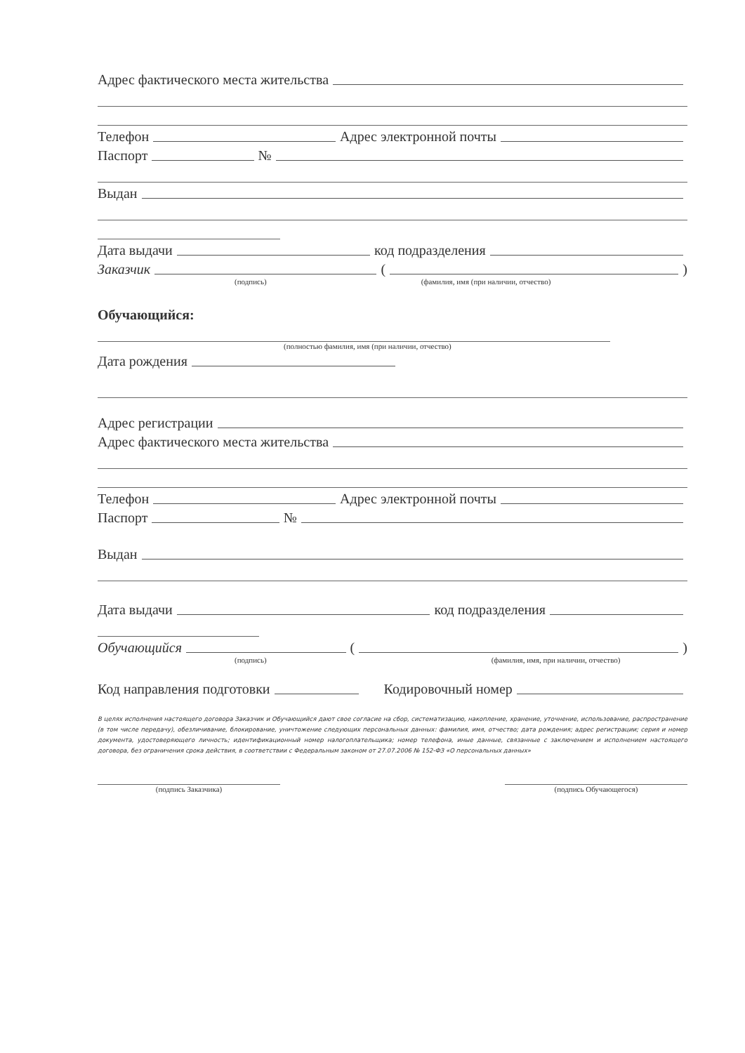Адрес фактического места жительства
Телефон Адрес электронной почты
Паспорт №
Выдан
Дата выдачи код подразделения
Заказчик ( )
(подпись) (фамилия, имя (при наличии, отчество)
Обучающийся:
(полностью фамилия, имя (при наличии, отчество)
Дата рождения
Адрес регистрации
Адрес фактического места жительства
Телефон Адрес электронной почты
Паспорт №
Выдан
Дата выдачи код подразделения
Обучающийся ( )
(подпись) (фамилия, имя, при наличии, отчество)
Код направления подготовки Кодировочный номер
В целях исполнения настоящего договора Заказчик и Обучающийся дают свое согласие на сбор, систематизацию, накопление, хранение, уточнение, использование, распространение (в том числе передачу), обезличивание, блокирование, уничтожение следующих персональных данных: фамилия, имя, отчество; дата рождения; адрес регистрации; серия и номер документа, удостоверяющего личность; идентификационный номер налогоплательщика; номер телефона, иные данные, связанные с заключением и исполнением настоящего договора, без ограничения срока действия, в соответствии с Федеральным законом от 27.07.2006 № 152-ФЗ «О персональных данных»
(подпись Заказчика) (подпись Обучающегося)